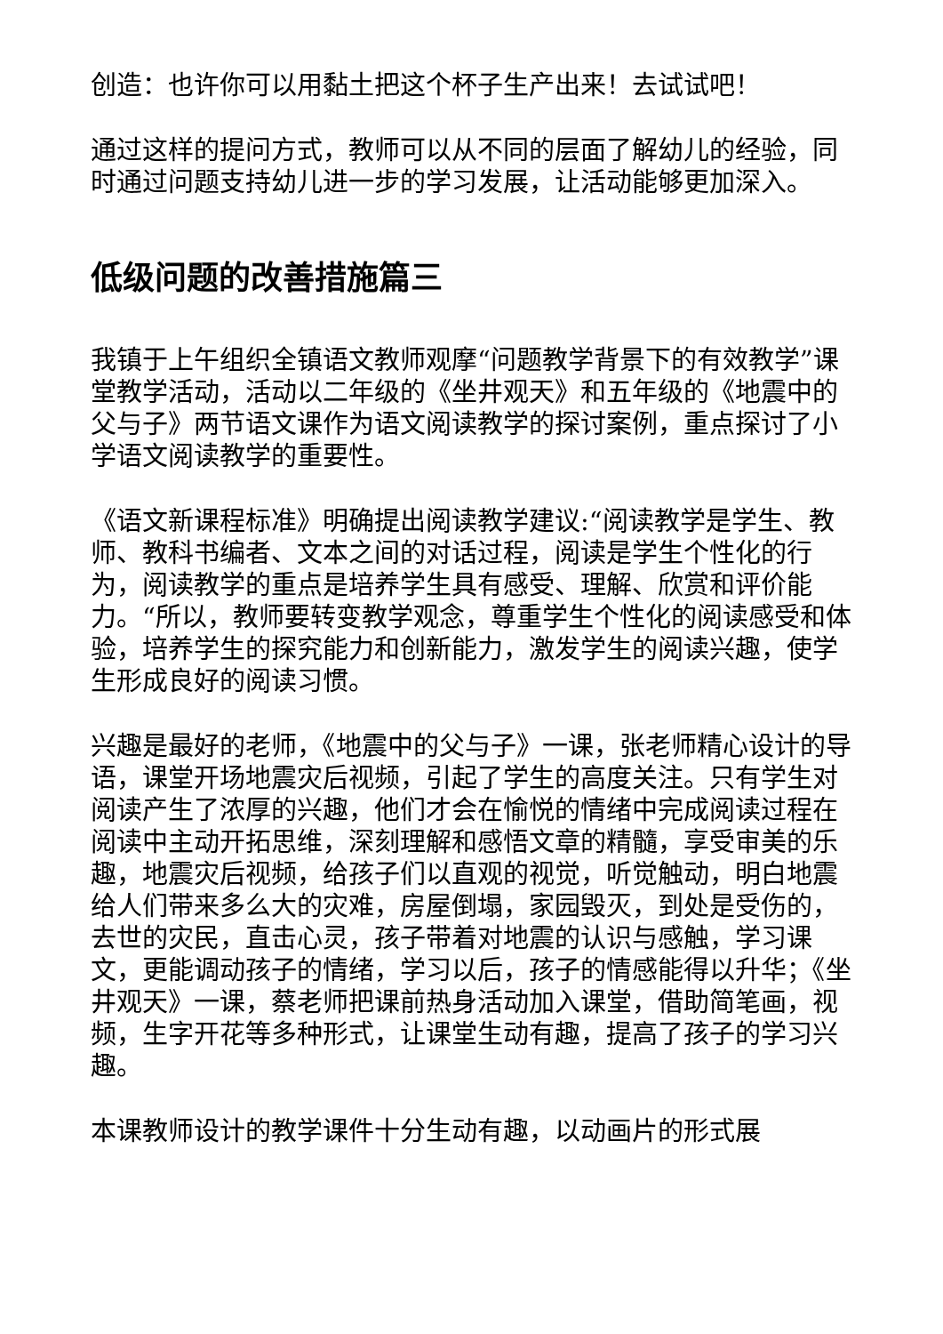创造：也许你可以用黏土把这个杯子生产出来！去试试吧！
通过这样的提问方式，教师可以从不同的层面了解幼儿的经验，同时通过问题支持幼儿进一步的学习发展，让活动能够更加深入。
低级问题的改善措施篇三
我镇于上午组织全镇语文教师观摩“问题教学背景下的有效教学”课堂教学活动，活动以二年级的《坐井观天》和五年级的《地震中的父与子》两节语文课作为语文阅读教学的探讨案例，重点探讨了小学语文阅读教学的重要性。
《语文新课程标准》明确提出阅读教学建议:“阅读教学是学生、教师、教科书编者、文本之间的对话过程，阅读是学生个性化的行为，阅读教学的重点是培养学生具有感受、理解、欣赏和评价能力。“所以，教师要转变教学观念，尊重学生个性化的阅读感受和体验，培养学生的探究能力和创新能力，激发学生的阅读兴趣，使学生形成良好的阅读习惯。
兴趣是最好的老师，《地震中的父与子》一课，张老师精心设计的导语，课堂开场地震灾后视频，引起了学生的高度关注。只有学生对阅读产生了浓厚的兴趣，他们才会在愉悦的情绪中完成阅读过程在阅读中主动开拓思维，深刻理解和感悟文章的精髓，享受审美的乐趣，地震灾后视频，给孩子们以直观的视觉，听觉触动，明白地震给人们带来多么大的灾难，房屋倒塌，家园毁灭，到处是受伤的，去世的灾民，直击心灵，孩子带着对地震的认识与感触，学习课文，更能调动孩子的情绪，学习以后，孩子的情感能得以升华；《坐井观天》一课，蔡老师把课前热身活动加入课堂，借助简笔画，视频，生字开花等多种形式，让课堂生动有趣，提高了孩子的学习兴趣。
本课教师设计的教学课件十分生动有趣，以动画片的形式展